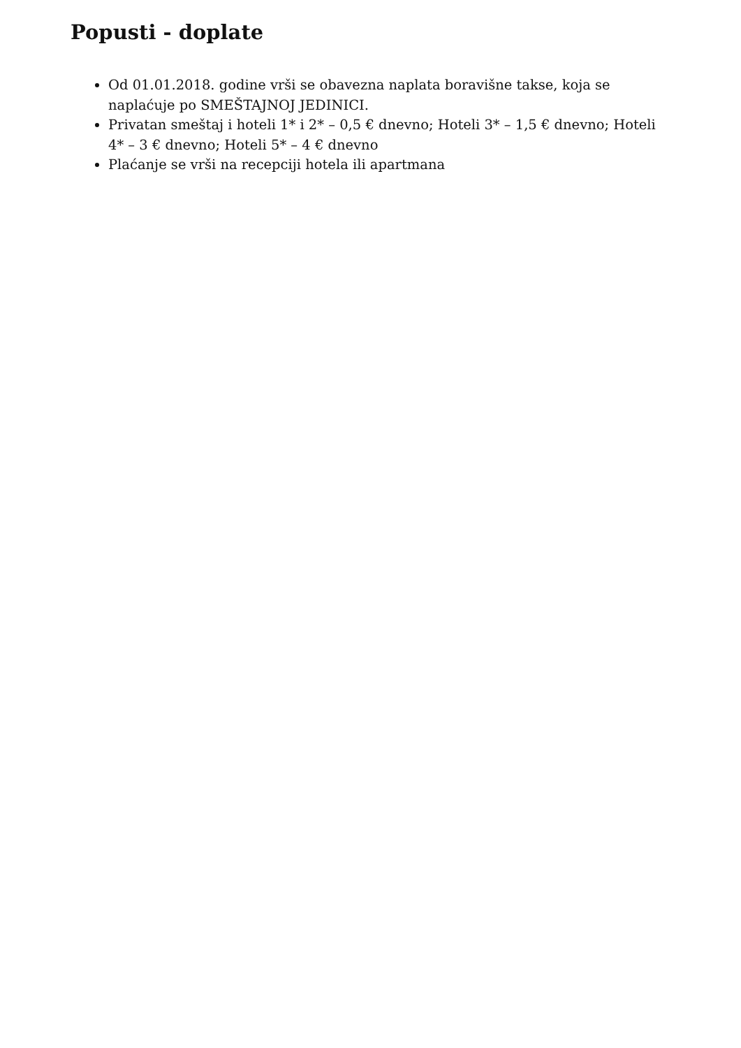Popusti - doplate
Od 01.01.2018. godine vrši se obavezna naplata boravišne takse, koja se naplaćuje po SMEŠTAJNOJ JEDINICI.
Privatan smeštaj i hoteli 1* i 2* – 0,5 € dnevno; Hoteli 3* – 1,5 € dnevno; Hoteli 4* – 3 € dnevno; Hoteli 5* – 4 € dnevno
Plaćanje se vrši na recepciji hotela ili apartmana